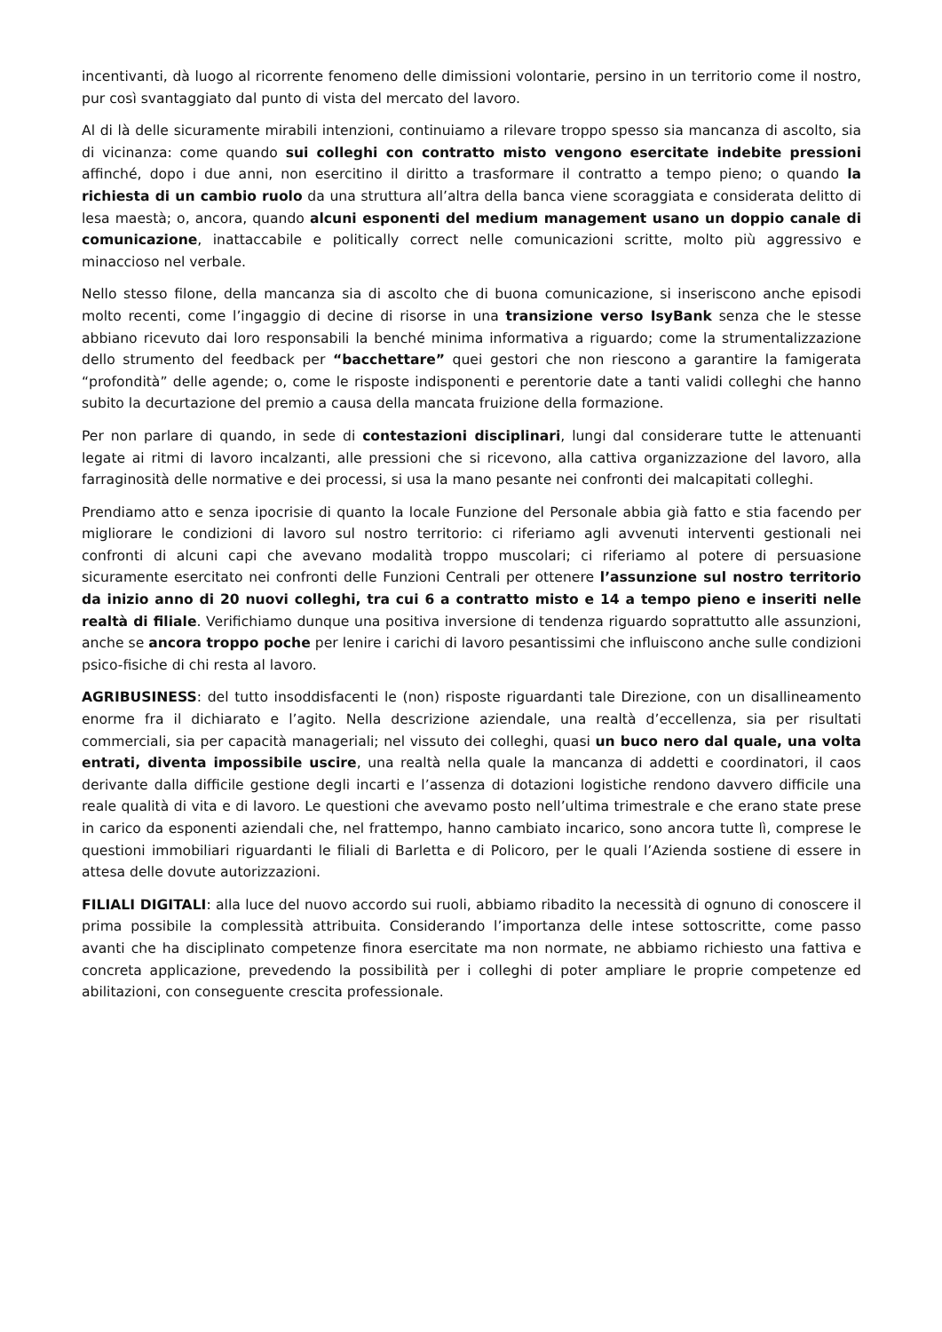incentivanti, dà luogo al ricorrente fenomeno delle dimissioni volontarie, persino in un territorio come il nostro, pur così svantaggiato dal punto di vista del mercato del lavoro.
Al di là delle sicuramente mirabili intenzioni, continuiamo a rilevare troppo spesso sia mancanza di ascolto, sia di vicinanza: come quando sui colleghi con contratto misto vengono esercitate indebite pressioni affinché, dopo i due anni, non esercitino il diritto a trasformare il contratto a tempo pieno; o quando la richiesta di un cambio ruolo da una struttura all’altra della banca viene scoraggiata e considerata delitto di lesa maestà; o, ancora, quando alcuni esponenti del medium management usano un doppio canale di comunicazione, inattaccabile e politically correct nelle comunicazioni scritte, molto più aggressivo e minaccioso nel verbale.
Nello stesso filone, della mancanza sia di ascolto che di buona comunicazione, si inseriscono anche episodi molto recenti, come l’ingaggio di decine di risorse in una transizione verso IsyBank senza che le stesse abbiano ricevuto dai loro responsabili la benché minima informativa a riguardo; come la strumentalizzazione dello strumento del feedback per “bacchettare” quei gestori che non riescono a garantire la famigerata “profondità” delle agende; o, come le risposte indisponenti e perentorie date a tanti validi colleghi che hanno subito la decurtazione del premio a causa della mancata fruizione della formazione.
Per non parlare di quando, in sede di contestazioni disciplinari, lungi dal considerare tutte le attenuanti legate ai ritmi di lavoro incalzanti, alle pressioni che si ricevono, alla cattiva organizzazione del lavoro, alla farraginosità delle normative e dei processi, si usa la mano pesante nei confronti dei malcapitati colleghi.
Prendiamo atto e senza ipocrisie di quanto la locale Funzione del Personale abbia già fatto e stia facendo per migliorare le condizioni di lavoro sul nostro territorio: ci riferiamo agli avvenuti interventi gestionali nei confronti di alcuni capi che avevano modalità troppo muscolari; ci riferiamo al potere di persuasione sicuramente esercitato nei confronti delle Funzioni Centrali per ottenere l’assunzione sul nostro territorio da inizio anno di 20 nuovi colleghi, tra cui 6 a contratto misto e 14 a tempo pieno e inseriti nelle realtà di filiale. Verifichiamo dunque una positiva inversione di tendenza riguardo soprattutto alle assunzioni, anche se ancora troppo poche per lenire i carichi di lavoro pesantissimi che influiscono anche sulle condizioni psico-fisiche di chi resta al lavoro.
AGRIBUSINESS: del tutto insoddisfacenti le (non) risposte riguardanti tale Direzione, con un disallineamento enorme fra il dichiarato e l’agito. Nella descrizione aziendale, una realtà d’eccellenza, sia per risultati commerciali, sia per capacità manageriali; nel vissuto dei colleghi, quasi un buco nero dal quale, una volta entrati, diventa impossibile uscire, una realtà nella quale la mancanza di addetti e coordinatori, il caos derivante dalla difficile gestione degli incarti e l’assenza di dotazioni logistiche rendono davvero difficile una reale qualità di vita e di lavoro. Le questioni che avevamo posto nell’ultima trimestrale e che erano state prese in carico da esponenti aziendali che, nel frattempo, hanno cambiato incarico, sono ancora tutte lì, comprese le questioni immobiliari riguardanti le filiali di Barletta e di Policoro, per le quali l’Azienda sostiene di essere in attesa delle dovute autorizzazioni.
FILIALI DIGITALI: alla luce del nuovo accordo sui ruoli, abbiamo ribadito la necessità di ognuno di conoscere il prima possibile la complessità attribuita. Considerando l’importanza delle intese sottoscritte, come passo avanti che ha disciplinato competenze finora esercitate ma non normate, ne abbiamo richiesto una fattiva e concreta applicazione, prevedendo la possibilità per i colleghi di poter ampliare le proprie competenze ed abilitazioni, con conseguente crescita professionale.